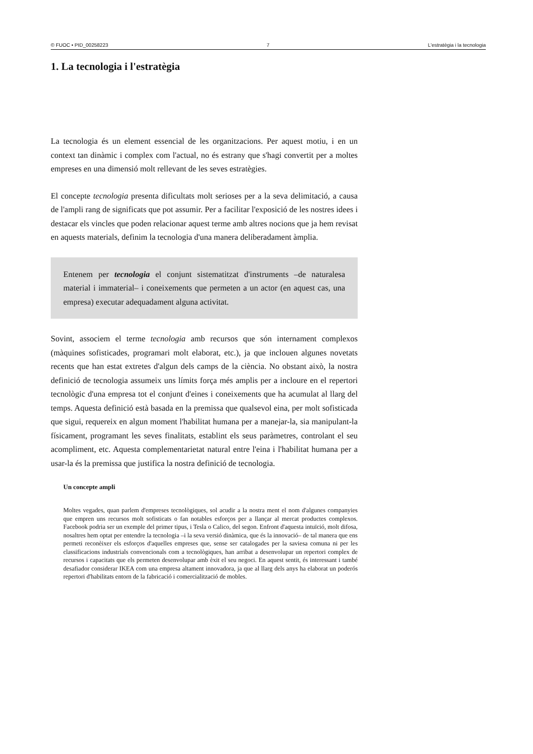© FUOC • PID_00258223 7 L'estratègia i la tecnologia
1. La tecnologia i l'estratègia
La tecnologia és un element essencial de les organitzacions. Per aquest motiu, i en un context tan dinàmic i complex com l'actual, no és estrany que s'hagi convertit per a moltes empreses en una dimensió molt rellevant de les seves estratègies.
El concepte tecnologia presenta dificultats molt serioses per a la seva delimitació, a causa de l'ampli rang de significats que pot assumir. Per a facilitar l'exposició de les nostres idees i destacar els vincles que poden relacionar aquest terme amb altres nocions que ja hem revisat en aquests materials, definim la tecnologia d'una manera deliberadament àmplia.
Entenem per tecnologia el conjunt sistematitzat d'instruments –de naturalesa material i immaterial– i coneixements que permeten a un actor (en aquest cas, una empresa) executar adequadament alguna activitat.
Sovint, associem el terme tecnologia amb recursos que són internament complexos (màquines sofisticades, programari molt elaborat, etc.), ja que inclouen algunes novetats recents que han estat extretes d'algun dels camps de la ciència. No obstant això, la nostra definició de tecnologia assumeix uns límits força més amplis per a incloure en el repertori tecnològic d'una empresa tot el conjunt d'eines i coneixements que ha acumulat al llarg del temps. Aquesta definició està basada en la premissa que qualsevol eina, per molt sofisticada que sigui, requereix en algun moment l'habilitat humana per a manejar-la, sia manipulant-la físicament, programant les seves finalitats, establint els seus paràmetres, controlant el seu acompliment, etc. Aquesta complementarietat natural entre l'eina i l'habilitat humana per a usar-la és la premissa que justifica la nostra definició de tecnologia.
Un concepte ampli
Moltes vegades, quan parlem d'empreses tecnològiques, sol acudir a la nostra ment el nom d'algunes companyies que empren uns recursos molt sofisticats o fan notables esforços per a llançar al mercat productes complexos. Facebook podria ser un exemple del primer tipus, i Tesla o Calico, del segon. Enfront d'aquesta intuïció, molt difosa, nosaltres hem optat per entendre la tecnologia –i la seva versió dinàmica, que és la innovació– de tal manera que ens permeti reconèixer els esforços d'aquelles empreses que, sense ser catalogades per la saviesa comuna ni per les classificacions industrials convencionals com a tecnològiques, han arribat a desenvolupar un repertori complex de recursos i capacitats que els permeten desenvolupar amb èxit el seu negoci. En aquest sentit, és interessant i també desafiador considerar IKEA com una empresa altament innovadora, ja que al llarg dels anys ha elaborat un poderós repertori d'habilitats entorn de la fabricació i comercialització de mobles.